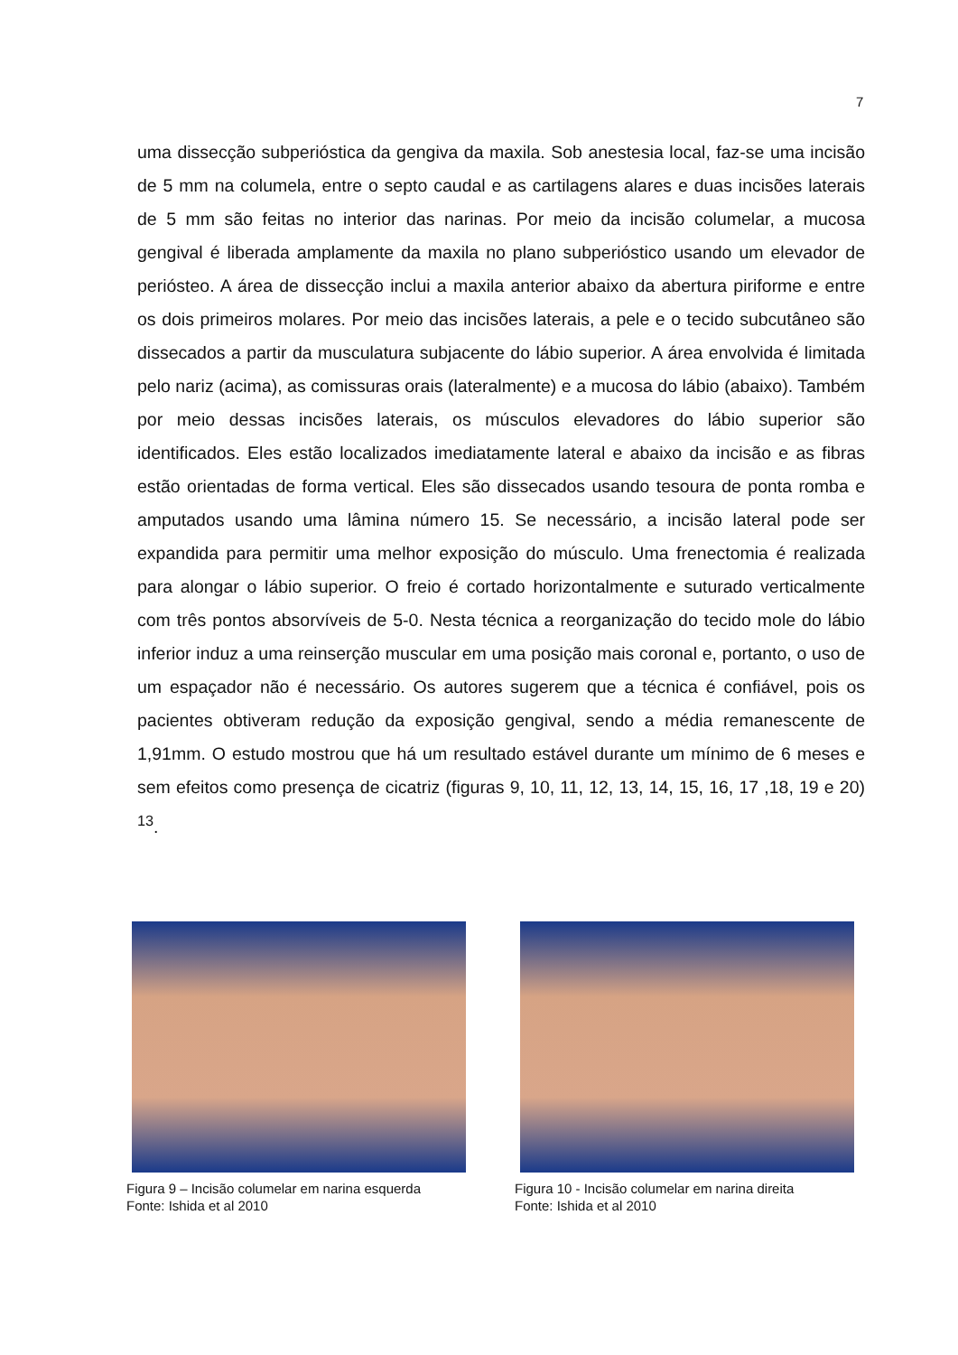7
uma dissecção subperióstica da gengiva da maxila. Sob anestesia local, faz-se uma incisão de 5 mm na columela, entre o septo caudal e as cartilagens alares e duas incisões laterais de 5 mm são feitas no interior das narinas. Por meio da incisão columelar, a mucosa gengival é liberada amplamente da maxila no plano subperióstico usando um elevador de periósteo. A área de dissecção inclui a maxila anterior abaixo da abertura piriforme e entre os dois primeiros molares. Por meio das incisões laterais, a pele e o tecido subcutâneo são dissecados a partir da musculatura subjacente do lábio superior. A área envolvida é limitada pelo nariz (acima), as comissuras orais (lateralmente) e a mucosa do lábio (abaixo). Também por meio dessas incisões laterais, os músculos elevadores do lábio superior são identificados. Eles estão localizados imediatamente lateral e abaixo da incisão e as fibras estão orientadas de forma vertical. Eles são dissecados usando tesoura de ponta romba e amputados usando uma lâmina número 15. Se necessário, a incisão lateral pode ser expandida para permitir uma melhor exposição do músculo. Uma frenectomia é realizada para alongar o lábio superior. O freio é cortado horizontalmente e suturado verticalmente com três pontos absorvíveis de 5-0. Nesta técnica a reorganização do tecido mole do lábio inferior induz a uma reinserção muscular em uma posição mais coronal e, portanto, o uso de um espaçador não é necessário. Os autores sugerem que a técnica é confiável, pois os pacientes obtiveram redução da exposição gengival, sendo a média remanescente de 1,91mm. O estudo mostrou que há um resultado estável durante um mínimo de 6 meses e sem efeitos como presença de cicatriz (figuras 9, 10, 11, 12, 13, 14, 15, 16, 17 ,18, 19 e 20) <sup>13</sup>.
Figura 9 – Incisão columelar em narina esquerda
Fonte: Ishida et al 2010
Figura 10 - Incisão columelar em narina direita
Fonte: Ishida et al 2010